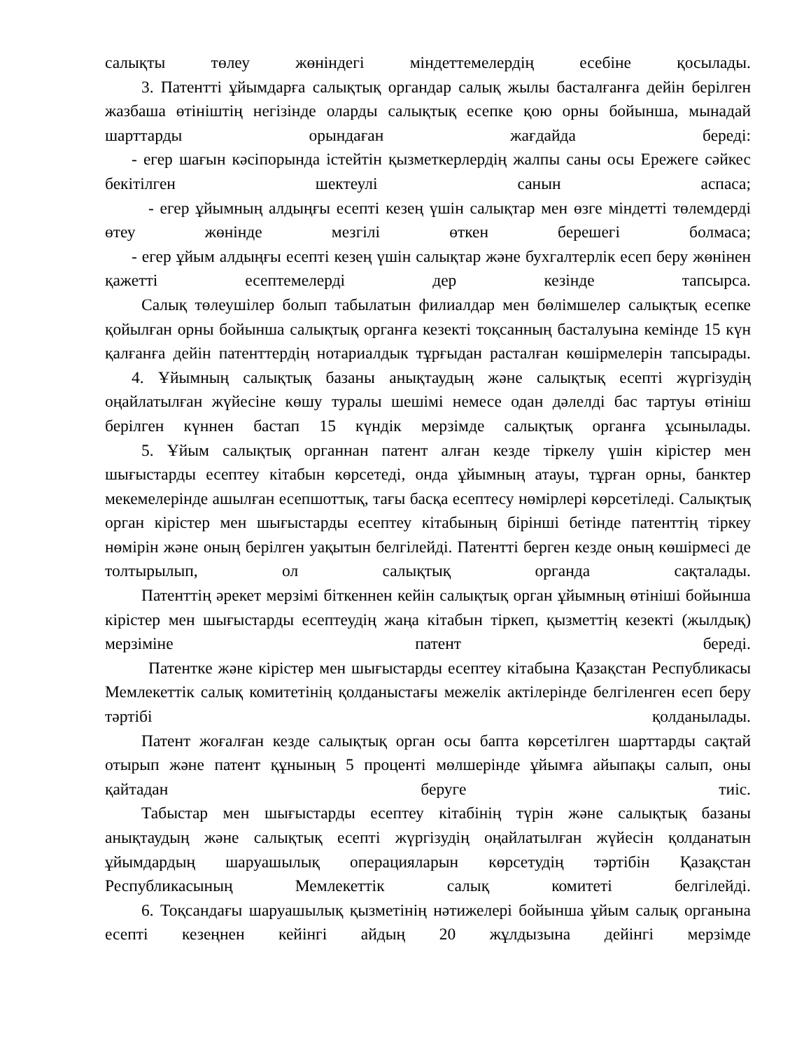салықты төлеу жөніндегі міндеттемелердің есебіне қосылады.
3. Патентті ұйымдарға салықтық органдар салық жылы басталғанға дейін берілген жазбаша өтініштің негізінде оларды салықтық есепке қою орны бойынша, мынадай шарттарды орындаған жағдайда береді:
- егер шағын кәсіпорында істейтін қызметкерлердің жалпы саны осы Ережеге сәйкес бекітілген шектеулі санын аспаса;
- егер ұйымның алдыңғы есепті кезең үшін салықтар мен өзге міндетті төлемдерді өтеу жөнінде мезгілі өткен берешегі болмаса;
- егер ұйым алдыңғы есепті кезең үшін салықтар және бухгалтерлік есеп беру жөнінен қажетті есептемелерді дер кезінде тапсырса.
Салық төлеушілер болып табылатын филиалдар мен бөлімшелер салықтық есепке қойылған орны бойынша салықтық органға кезекті тоқсанның басталуына кемінде 15 күн қалғанға дейін патенттердің нотариалдык тұрғыдан расталған көшірмелерін тапсырады.
4. Ұйымның салықтық базаны анықтаудың және салықтық есепті жүргізудің оңайлатылған жүйесіне көшу туралы шешімі немесе одан дәлелді бас тартуы өтініш берілген күннен бастап 15 күндік мерзімде салықтық органға ұсынылады.
5. Ұйым салықтық органнан патент алған кезде тіркелу үшін кірістер мен шығыстарды есептеу кітабын көрсетеді, онда ұйымның атауы, тұрған орны, банктер мекемелерінде ашылған есепшоттық, тағы басқа есептесу нөмірлері көрсетіледі. Салықтық орган кірістер мен шығыстарды есептеу кітабының бірінші бетінде патенттің тіркеу нөмірін және оның берілген уақытын белгілейді. Патентті берген кезде оның көшірмесі де толтырылып, ол салықтық органда сақталады.
Патенттің әрекет мерзімі біткеннен кейін салықтық орган ұйымның өтініші бойынша кірістер мен шығыстарды есептеудің жаңа кітабын тіркеп, қызметтің кезекті (жылдық) мерзіміне патент береді.
Патентке және кірістер мен шығыстарды есептеу кітабына Қазақстан Республикасы Мемлекеттік салық комитетінің қолданыстағы межелік актілерінде белгіленген есеп беру тәртібі қолданылады.
Патент жоғалған кезде салықтық орган осы бапта көрсетілген шарттарды сақтай отырып және патент құнының 5 проценті мөлшерінде ұйымға айыпақы салып, оны қайтадан беруге тиіс.
Табыстар мен шығыстарды есептеу кітабінің түрін және салықтық базаны анықтаудың және салықтық есепті жүргізудің оңайлатылған жүйесін қолданатын ұйымдардың шаруашылық операцияларын көрсетудің тәртібін Қазақстан Республикасының Мемлекеттік салық комитеті белгілейді.
6. Тоқсандағы шаруашылық қызметінің нәтижелері бойынша ұйым салық органына есепті кезеңнен кейінгі айдың 20 жұлдызына дейінгі мерзімде